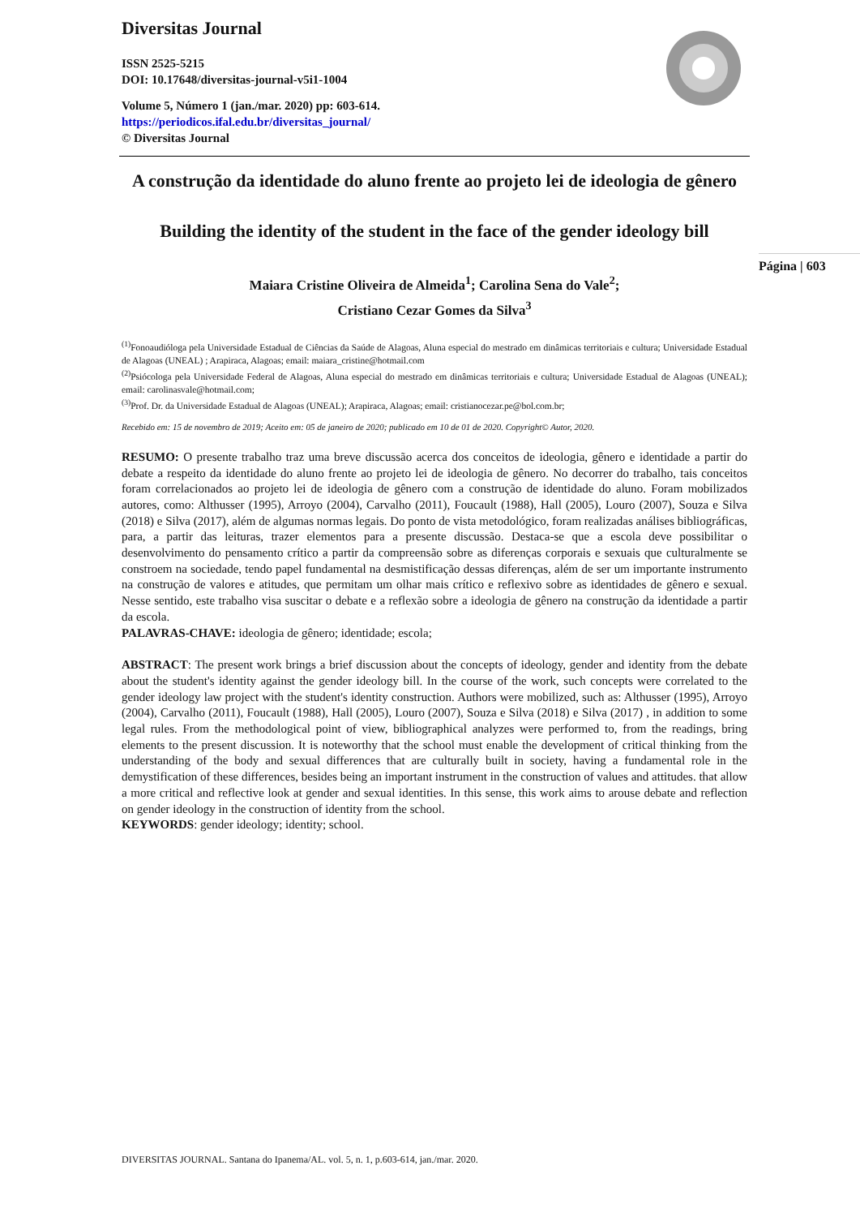Diversitas Journal
ISSN 2525-5215
DOI: 10.17648/diversitas-journal-v5i1-1004
Volume 5, Número 1 (jan./mar. 2020) pp: 603-614.
https://periodicos.ifal.edu.br/diversitas_journal/
© Diversitas Journal
A construção da identidade do aluno frente ao projeto lei de ideologia de gênero
Building the identity of the student in the face of the gender ideology bill
Maiara Cristine Oliveira de Almeida<sup>1</sup>; Carolina Sena do Vale<sup>2</sup>;
Cristiano Cezar Gomes da Silva<sup>3</sup>
<sup>(1)</sup> Fonoaudióloga pela Universidade Estadual de Ciências da Saúde de Alagoas, Aluna especial do mestrado em dinâmicas territoriais e cultura; Universidade Estadual de Alagoas (UNEAL) ; Arapiraca, Alagoas; email: maiara_cristine@hotmail.com
<sup>(2)</sup> Psiócologa pela Universidade Federal de Alagoas, Aluna especial do mestrado em dinâmicas territoriais e cultura; Universidade Estadual de Alagoas (UNEAL); email: carolinasvale@hotmail.com;
<sup>(3)</sup> Prof. Dr. da Universidade Estadual de Alagoas (UNEAL); Arapiraca, Alagoas; email: cristianocezar.pe@bol.com.br;
Recebido em: 15 de novembro de 2019; Aceito em: 05 de janeiro de 2020; publicado em 10 de 01 de 2020. Copyright© Autor, 2020.
RESUMO: O presente trabalho traz uma breve discussão acerca dos conceitos de ideologia, gênero e identidade a partir do debate a respeito da identidade do aluno frente ao projeto lei de ideologia de gênero. No decorrer do trabalho, tais conceitos foram correlacionados ao projeto lei de ideologia de gênero com a construção de identidade do aluno. Foram mobilizados autores, como: Althusser (1995), Arroyo (2004), Carvalho (2011), Foucault (1988), Hall (2005), Louro (2007), Souza e Silva (2018) e Silva (2017), além de algumas normas legais. Do ponto de vista metodológico, foram realizadas análises bibliográficas, para, a partir das leituras, trazer elementos para a presente discussão. Destaca-se que a escola deve possibilitar o desenvolvimento do pensamento crítico a partir da compreensão sobre as diferenças corporais e sexuais que culturalmente se constroem na sociedade, tendo papel fundamental na desmistificação dessas diferenças, além de ser um importante instrumento na construção de valores e atitudes, que permitam um olhar mais crítico e reflexivo sobre as identidades de gênero e sexual. Nesse sentido, este trabalho visa suscitar o debate e a reflexão sobre a ideologia de gênero na construção da identidade a partir da escola.
PALAVRAS-CHAVE: ideologia de gênero; identidade; escola;
ABSTRACT: The present work brings a brief discussion about the concepts of ideology, gender and identity from the debate about the student's identity against the gender ideology bill. In the course of the work, such concepts were correlated to the gender ideology law project with the student's identity construction. Authors were mobilized, such as: Althusser (1995), Arroyo (2004), Carvalho (2011), Foucault (1988), Hall (2005), Louro (2007), Souza e Silva (2018) e Silva (2017) , in addition to some legal rules. From the methodological point of view, bibliographical analyzes were performed to, from the readings, bring elements to the present discussion. It is noteworthy that the school must enable the development of critical thinking from the understanding of the body and sexual differences that are culturally built in society, having a fundamental role in the demystification of these differences, besides being an important instrument in the construction of values and attitudes. that allow a more critical and reflective look at gender and sexual identities. In this sense, this work aims to arouse debate and reflection on gender ideology in the construction of identity from the school.
KEYWORDS: gender ideology; identity; school.
Página | 603
DIVERSITAS JOURNAL. Santana do Ipanema/AL. vol. 5, n. 1, p.603-614, jan./mar. 2020.